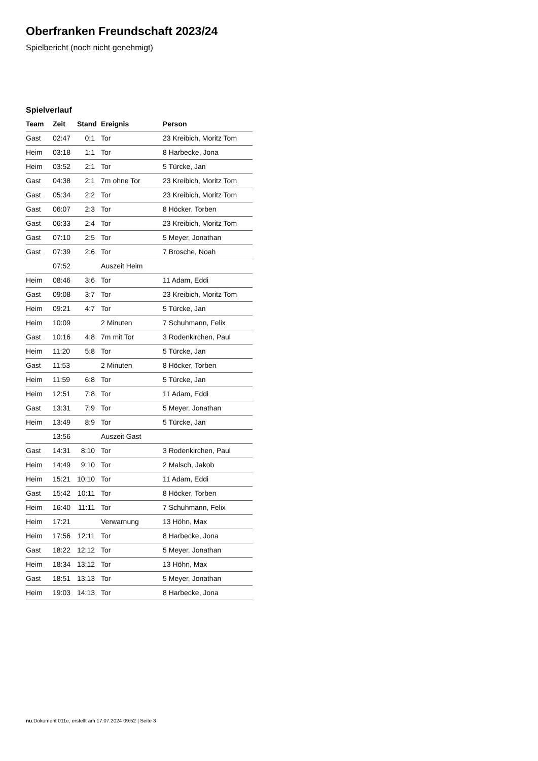Oberfranken Freundschaft 2023/24
Spielbericht (noch nicht genehmigt)
Spielverlauf
| Team | Zeit | Stand | Ereignis | Person |
| --- | --- | --- | --- | --- |
| Gast | 02:47 | 0:1 | Tor | 23 Kreibich, Moritz Tom |
| Heim | 03:18 | 1:1 | Tor | 8 Harbecke, Jona |
| Heim | 03:52 | 2:1 | Tor | 5 Türcke, Jan |
| Gast | 04:38 | 2:1 | 7m ohne Tor | 23 Kreibich, Moritz Tom |
| Gast | 05:34 | 2:2 | Tor | 23 Kreibich, Moritz Tom |
| Gast | 06:07 | 2:3 | Tor | 8 Höcker, Torben |
| Gast | 06:33 | 2:4 | Tor | 23 Kreibich, Moritz Tom |
| Gast | 07:10 | 2:5 | Tor | 5 Meyer, Jonathan |
| Gast | 07:39 | 2:6 | Tor | 7 Brosche, Noah |
| | 07:52 | | Auszeit Heim | |
| Heim | 08:46 | 3:6 | Tor | 11 Adam, Eddi |
| Gast | 09:08 | 3:7 | Tor | 23 Kreibich, Moritz Tom |
| Heim | 09:21 | 4:7 | Tor | 5 Türcke, Jan |
| Heim | 10:09 | | 2 Minuten | 7 Schuhmann, Felix |
| Gast | 10:16 | 4:8 | 7m mit Tor | 3 Rodenkirchen, Paul |
| Heim | 11:20 | 5:8 | Tor | 5 Türcke, Jan |
| Gast | 11:53 | | 2 Minuten | 8 Höcker, Torben |
| Heim | 11:59 | 6:8 | Tor | 5 Türcke, Jan |
| Heim | 12:51 | 7:8 | Tor | 11 Adam, Eddi |
| Gast | 13:31 | 7:9 | Tor | 5 Meyer, Jonathan |
| Heim | 13:49 | 8:9 | Tor | 5 Türcke, Jan |
| | 13:56 | | Auszeit Gast | |
| Gast | 14:31 | 8:10 | Tor | 3 Rodenkirchen, Paul |
| Heim | 14:49 | 9:10 | Tor | 2 Malsch, Jakob |
| Heim | 15:21 | 10:10 | Tor | 11 Adam, Eddi |
| Gast | 15:42 | 10:11 | Tor | 8 Höcker, Torben |
| Heim | 16:40 | 11:11 | Tor | 7 Schuhmann, Felix |
| Heim | 17:21 | | Verwarnung | 13 Höhn, Max |
| Heim | 17:56 | 12:11 | Tor | 8 Harbecke, Jona |
| Gast | 18:22 | 12:12 | Tor | 5 Meyer, Jonathan |
| Heim | 18:34 | 13:12 | Tor | 13 Höhn, Max |
| Gast | 18:51 | 13:13 | Tor | 5 Meyer, Jonathan |
| Heim | 19:03 | 14:13 | Tor | 8 Harbecke, Jona |
nu.Dokument 011e, erstellt am 17.07.2024 09:52 | Seite 3